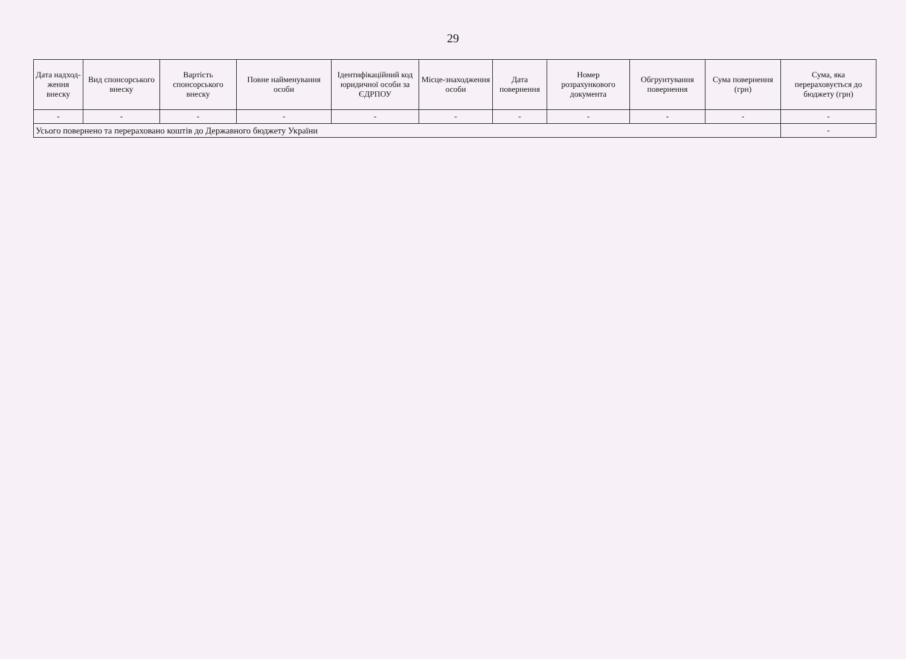29
| Дата надход-ження внеску | Вид спонсорського внеску | Вартість спонсорського внеску | Повне найменування особи | Ідентифікаційний код юридичної особи за ЄДРПОУ | Місце-знаходження особи | Дата повернення | Номер розрахункового документа | Обгрунтування повернення | Сума повернення (грн) | Сума, яка перераховується до бюджету (грн) |
| --- | --- | --- | --- | --- | --- | --- | --- | --- | --- | --- |
| - | - | - | - | - | - | - | - | - | - | - |
| Усього повернено та перераховано коштів до Державного бюджету України | | | | | | | | | | - |